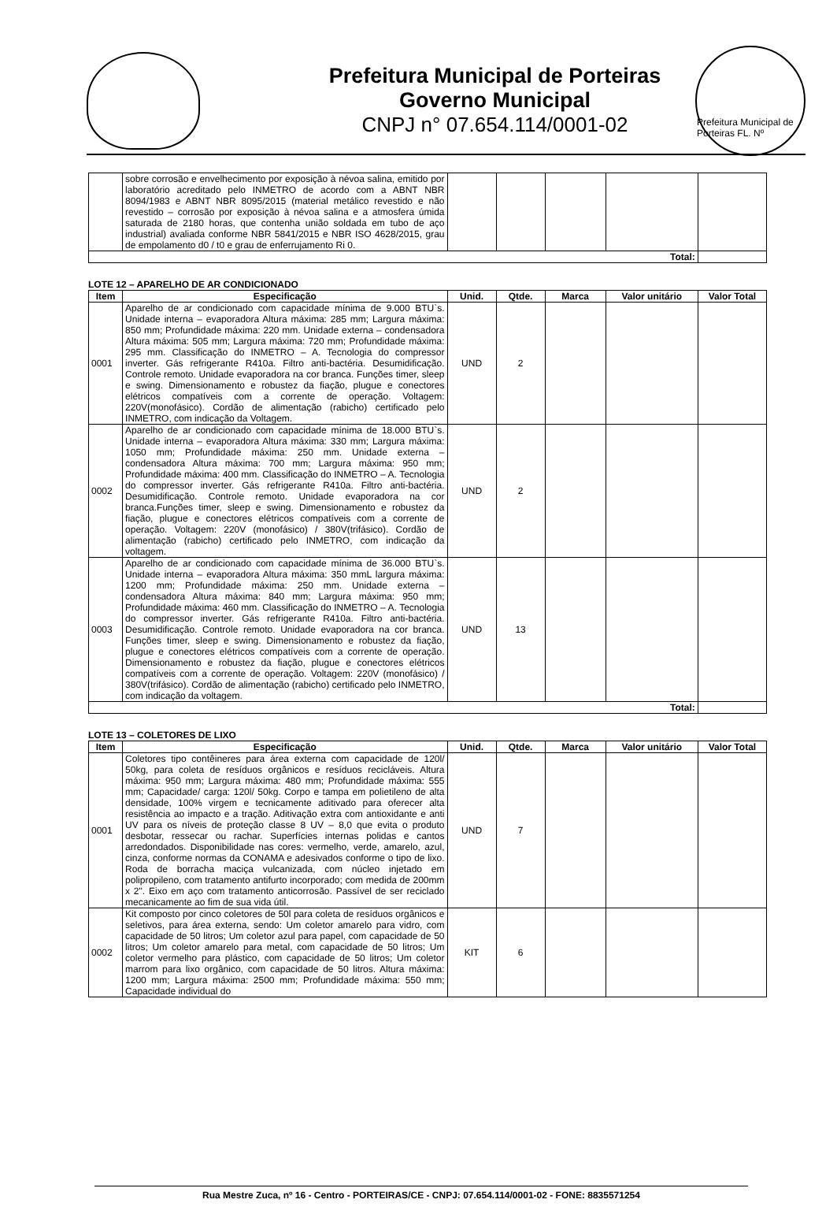Prefeitura Municipal de Porteiras
Governo Municipal
CNPJ n° 07.654.114/0001-02
Prefeitura Municipal de Porteiras FL. Nº
| | sobre corrosão e envelhecimento por exposição à névoa salina, emitido por laboratório acreditado pelo INMETRO de acordo com a ABNT NBR 8094/1983 e ABNT NBR 8095/2015 (material metálico revestido e não revestido – corrosão por exposição à névoa salina e a atmosfera úmida saturada de 2180 horas, que contenha união soldada em tubo de aço industrial) avaliada conforme NBR 5841/2015 e NBR ISO 4628/2015, grau de empolamento d0 / t0 e grau de enferrujamento Ri 0. | | | | | |
| Total: | | | | | | |
LOTE 12 – APARELHO DE AR CONDICIONADO
| Item | Especificação | Unid. | Qtde. | Marca | Valor unitário | Valor Total |
| --- | --- | --- | --- | --- | --- | --- |
| 0001 | Aparelho de ar condicionado com capacidade mínima de 9.000 BTU`s. Unidade interna – evaporadora Altura máxima: 285 mm; Largura máxima: 850 mm; Profundidade máxima: 220 mm. Unidade externa – condensadora Altura máxima: 505 mm; Largura máxima: 720 mm; Profundidade máxima: 295 mm. Classificação do INMETRO – A. Tecnologia do compressor inverter. Gás refrigerante R410a. Filtro anti-bactéria. Desumidificação. Controle remoto. Unidade evaporadora na cor branca. Funções timer, sleep e swing. Dimensionamento e robustez da fiação, plugue e conectores elétricos compatíveis com a corrente de operação. Voltagem: 220V(monofásico). Cordão de alimentação (rabicho) certificado pelo INMETRO, com indicação da Voltagem. | UND | 2 | | | |
| 0002 | Aparelho de ar condicionado com capacidade mínima de 18.000 BTU`s. Unidade interna – evaporadora Altura máxima: 330 mm; Largura máxima: 1050 mm; Profundidade máxima: 250 mm. Unidade externa – condensadora Altura máxima: 700 mm; Largura máxima: 950 mm; Profundidade máxima: 400 mm. Classificação do INMETRO – A. Tecnologia do compressor inverter. Gás refrigerante R410a. Filtro anti-bactéria. Desumidificação. Controle remoto. Unidade evaporadora na cor branca.Funções timer, sleep e swing. Dimensionamento e robustez da fiação, plugue e conectores elétricos compatíveis com a corrente de operação. Voltagem: 220V (monofásico) / 380V(trifásico). Cordão de alimentação (rabicho) certificado pelo INMETRO, com indicação da voltagem. | UND | 2 | | | |
| 0003 | Aparelho de ar condicionado com capacidade mínima de 36.000 BTU`s. Unidade interna – evaporadora Altura máxima: 350 mmL largura máxima: 1200 mm; Profundidade máxima: 250 mm. Unidade externa – condensadora Altura máxima: 840 mm; Largura máxima: 950 mm; Profundidade máxima: 460 mm. Classificação do INMETRO – A. Tecnologia do compressor inverter. Gás refrigerante R410a. Filtro anti-bactéria. Desumidificação. Controle remoto. Unidade evaporadora na cor branca. Funções timer, sleep e swing. Dimensionamento e robustez da fiação, plugue e conectores elétricos compatíveis com a corrente de operação. Dimensionamento e robustez da fiação, plugue e conectores elétricos compatíveis com a corrente de operação. Voltagem: 220V (monofásico) / 380V(trifásico). Cordão de alimentação (rabicho) certificado pelo INMETRO, com indicação da voltagem. | UND | 13 | | | |
| Total: | | | | | | |
LOTE 13 – COLETORES DE LIXO
| Item | Especificação | Unid. | Qtde. | Marca | Valor unitário | Valor Total |
| --- | --- | --- | --- | --- | --- | --- |
| 0001 | Coletores tipo contêineres para área externa com capacidade de 120l/ 50kg, para coleta de resíduos orgânicos e resíduos recicláveis. Altura máxima: 950 mm; Largura máxima: 480 mm; Profundidade máxima: 555 mm; Capacidade/ carga: 120l/ 50kg. Corpo e tampa em polietileno de alta densidade, 100% virgem e tecnicamente aditivado para oferecer alta resistência ao impacto e a tração. Aditivação extra com antioxidante e anti UV para os níveis de proteção classe 8 UV – 8,0 que evita o produto desbotar, ressecar ou rachar. Superfícies internas polidas e cantos arredondados. Disponibilidade nas cores: vermelho, verde, amarelo, azul, cinza, conforme normas da CONAMA e adesivados conforme o tipo de lixo. Roda de borracha maciça vulcanizada, com núcleo injetado em polipropileno, com tratamento antifurto incorporado; com medida de 200mm x 2". Eixo em aço com tratamento anticorrosão. Passível de ser reciclado mecanicamente ao fim de sua vida útil. | UND | 7 | | | |
| 0002 | Kit composto por cinco coletores de 50l para coleta de resíduos orgânicos e seletivos, para área externa, sendo: Um coletor amarelo para vidro, com capacidade de 50 litros; Um coletor azul para papel, com capacidade de 50 litros; Um coletor amarelo para metal, com capacidade de 50 litros; Um coletor vermelho para plástico, com capacidade de 50 litros; Um coletor marrom para lixo orgânico, com capacidade de 50 litros. Altura máxima: 1200 mm; Largura máxima: 2500 mm; Profundidade máxima: 550 mm; Capacidade individual do | KIT | 6 | | | |
Rua Mestre Zuca, nº 16 - Centro - PORTEIRAS/CE - CNPJ: 07.654.114/0001-02 - FONE: 8835571254